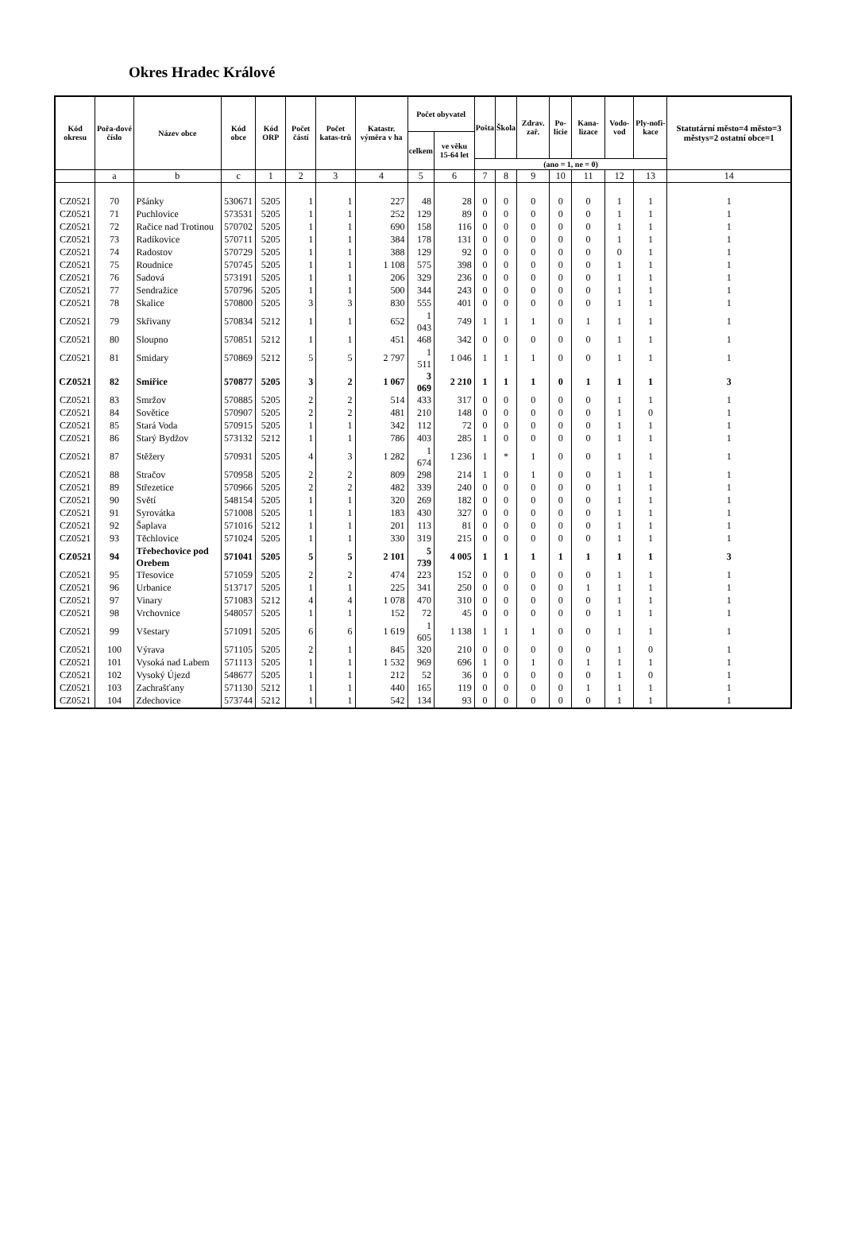Okres Hradec Králové
| Kód okresu | Pořa-dové číslo | Název obce | Kód obce | Kód ORP | Počet částí | Počet katas-trů | Katastr. výměra v ha | Počet obyvatel | | Pošta | Škola | Zdrav. zař. | Po-licie | Kana-lizace | Vodo-vod | Ply-nofi-kace | Statutární město=4 město=3 městys=2 ostatní obce=1 |
| --- | --- | --- | --- | --- | --- | --- | --- | --- | --- | --- | --- | --- | --- | --- | --- | --- | --- |
| | | | | | | | | celkem | ve věku 15-64 let | | | | | | | | |
| | | | | | | | | | | (ano = 1, ne = 0) | | | | | | | |
| | a | b | c | 1 | 2 | 3 | 4 | 5 | 6 | 7 | 8 | 9 | 10 | 11 | 12 | 13 | 14 |
| CZ0521 | 70 | Pšánky | 530671 | 5205 | 1 | 1 | 227 | 48 | 28 | 0 | 0 | 0 | 0 | 0 | 1 | 1 | 1 |
| CZ0521 | 71 | Puchlovice | 573531 | 5205 | 1 | 1 | 252 | 129 | 89 | 0 | 0 | 0 | 0 | 0 | 1 | 1 | 1 |
| CZ0521 | 72 | Račice nad Trotinou | 570702 | 5205 | 1 | 1 | 690 | 158 | 116 | 0 | 0 | 0 | 0 | 0 | 1 | 1 | 1 |
| CZ0521 | 73 | Radíkovice | 570711 | 5205 | 1 | 1 | 384 | 178 | 131 | 0 | 0 | 0 | 0 | 0 | 1 | 1 | 1 |
| CZ0521 | 74 | Radostov | 570729 | 5205 | 1 | 1 | 388 | 129 | 92 | 0 | 0 | 0 | 0 | 0 | 0 | 1 | 1 |
| CZ0521 | 75 | Roudnice | 570745 | 5205 | 1 | 1 | 1 108 | 575 | 398 | 0 | 0 | 0 | 0 | 0 | 1 | 1 | 1 |
| CZ0521 | 76 | Sadová | 573191 | 5205 | 1 | 1 | 206 | 329 | 236 | 0 | 0 | 0 | 0 | 0 | 1 | 1 | 1 |
| CZ0521 | 77 | Sendražice | 570796 | 5205 | 1 | 1 | 500 | 344 | 243 | 0 | 0 | 0 | 0 | 0 | 1 | 1 | 1 |
| CZ0521 | 78 | Skalice | 570800 | 5205 | 3 | 3 | 830 | 555 | 401 | 0 | 0 | 0 | 0 | 0 | 1 | 1 | 1 |
| CZ0521 | 79 | Skřivany | 570834 | 5212 | 1 | 1 | 652 | 1 043 | 749 | 1 | 1 | 1 | 0 | 1 | 1 | 1 | 1 |
| CZ0521 | 80 | Sloupno | 570851 | 5212 | 1 | 1 | 451 | 468 | 342 | 0 | 0 | 0 | 0 | 0 | 1 | 1 | 1 |
| CZ0521 | 81 | Smidary | 570869 | 5212 | 5 | 5 | 2 797 | 1 511 | 1 046 | 1 | 1 | 1 | 0 | 0 | 1 | 1 | 1 |
| CZ0521 | 82 | Smiřice | 570877 | 5205 | 3 | 2 | 1 067 | 3 069 | 2 210 | 1 | 1 | 1 | 0 | 1 | 1 | 1 | 3 |
| CZ0521 | 83 | Smržov | 570885 | 5205 | 2 | 2 | 514 | 433 | 317 | 0 | 0 | 0 | 0 | 0 | 1 | 1 | 1 |
| CZ0521 | 84 | Sovětice | 570907 | 5205 | 2 | 2 | 481 | 210 | 148 | 0 | 0 | 0 | 0 | 0 | 1 | 0 | 1 |
| CZ0521 | 85 | Stará Voda | 570915 | 5205 | 1 | 1 | 342 | 112 | 72 | 0 | 0 | 0 | 0 | 0 | 1 | 1 | 1 |
| CZ0521 | 86 | Starý Bydžov | 573132 | 5212 | 1 | 1 | 786 | 403 | 285 | 1 | 0 | 0 | 0 | 0 | 1 | 1 | 1 |
| CZ0521 | 87 | Stěžery | 570931 | 5205 | 4 | 3 | 1 282 | 1 674 | 1 236 | 1 | * | 1 | 0 | 0 | 1 | 1 | 1 |
| CZ0521 | 88 | Stračov | 570958 | 5205 | 2 | 2 | 809 | 298 | 214 | 1 | 0 | 1 | 0 | 0 | 1 | 1 | 1 |
| CZ0521 | 89 | Střezetice | 570966 | 5205 | 2 | 2 | 482 | 339 | 240 | 0 | 0 | 0 | 0 | 0 | 1 | 1 | 1 |
| CZ0521 | 90 | Světí | 548154 | 5205 | 1 | 1 | 320 | 269 | 182 | 0 | 0 | 0 | 0 | 0 | 1 | 1 | 1 |
| CZ0521 | 91 | Syrovátka | 571008 | 5205 | 1 | 1 | 183 | 430 | 327 | 0 | 0 | 0 | 0 | 0 | 1 | 1 | 1 |
| CZ0521 | 92 | Šaplava | 571016 | 5212 | 1 | 1 | 201 | 113 | 81 | 0 | 0 | 0 | 0 | 0 | 1 | 1 | 1 |
| CZ0521 | 93 | Těchlovice | 571024 | 5205 | 1 | 1 | 330 | 319 | 215 | 0 | 0 | 0 | 0 | 0 | 1 | 1 | 1 |
| CZ0521 | 94 | Třebechovice pod Orebem | 571041 | 5205 | 5 | 5 | 2 101 | 5 739 | 4 005 | 1 | 1 | 1 | 1 | 1 | 1 | 1 | 3 |
| CZ0521 | 95 | Třesovice | 571059 | 5205 | 2 | 2 | 474 | 223 | 152 | 0 | 0 | 0 | 0 | 0 | 1 | 1 | 1 |
| CZ0521 | 96 | Urbanice | 513717 | 5205 | 1 | 1 | 225 | 341 | 250 | 0 | 0 | 0 | 0 | 1 | 1 | 1 | 1 |
| CZ0521 | 97 | Vinary | 571083 | 5212 | 4 | 4 | 1 078 | 470 | 310 | 0 | 0 | 0 | 0 | 0 | 1 | 1 | 1 |
| CZ0521 | 98 | Vrchovnice | 548057 | 5205 | 1 | 1 | 152 | 72 | 45 | 0 | 0 | 0 | 0 | 0 | 1 | 1 | 1 |
| CZ0521 | 99 | Všestary | 571091 | 5205 | 6 | 6 | 1 619 | 1 605 | 1 138 | 1 | 1 | 1 | 0 | 0 | 1 | 1 | 1 |
| CZ0521 | 100 | Výrava | 571105 | 5205 | 2 | 1 | 845 | 320 | 210 | 0 | 0 | 0 | 0 | 0 | 1 | 0 | 1 |
| CZ0521 | 101 | Vysoká nad Labem | 571113 | 5205 | 1 | 1 | 1 532 | 969 | 696 | 1 | 0 | 1 | 0 | 1 | 1 | 1 | 1 |
| CZ0521 | 102 | Vysoký Újezd | 548677 | 5205 | 1 | 1 | 212 | 52 | 36 | 0 | 0 | 0 | 0 | 0 | 1 | 0 | 1 |
| CZ0521 | 103 | Zachrašťany | 571130 | 5212 | 1 | 1 | 440 | 165 | 119 | 0 | 0 | 0 | 0 | 1 | 1 | 1 | 1 |
| CZ0521 | 104 | Zdechovice | 573744 | 5212 | 1 | 1 | 542 | 134 | 93 | 0 | 0 | 0 | 0 | 0 | 1 | 1 | 1 |